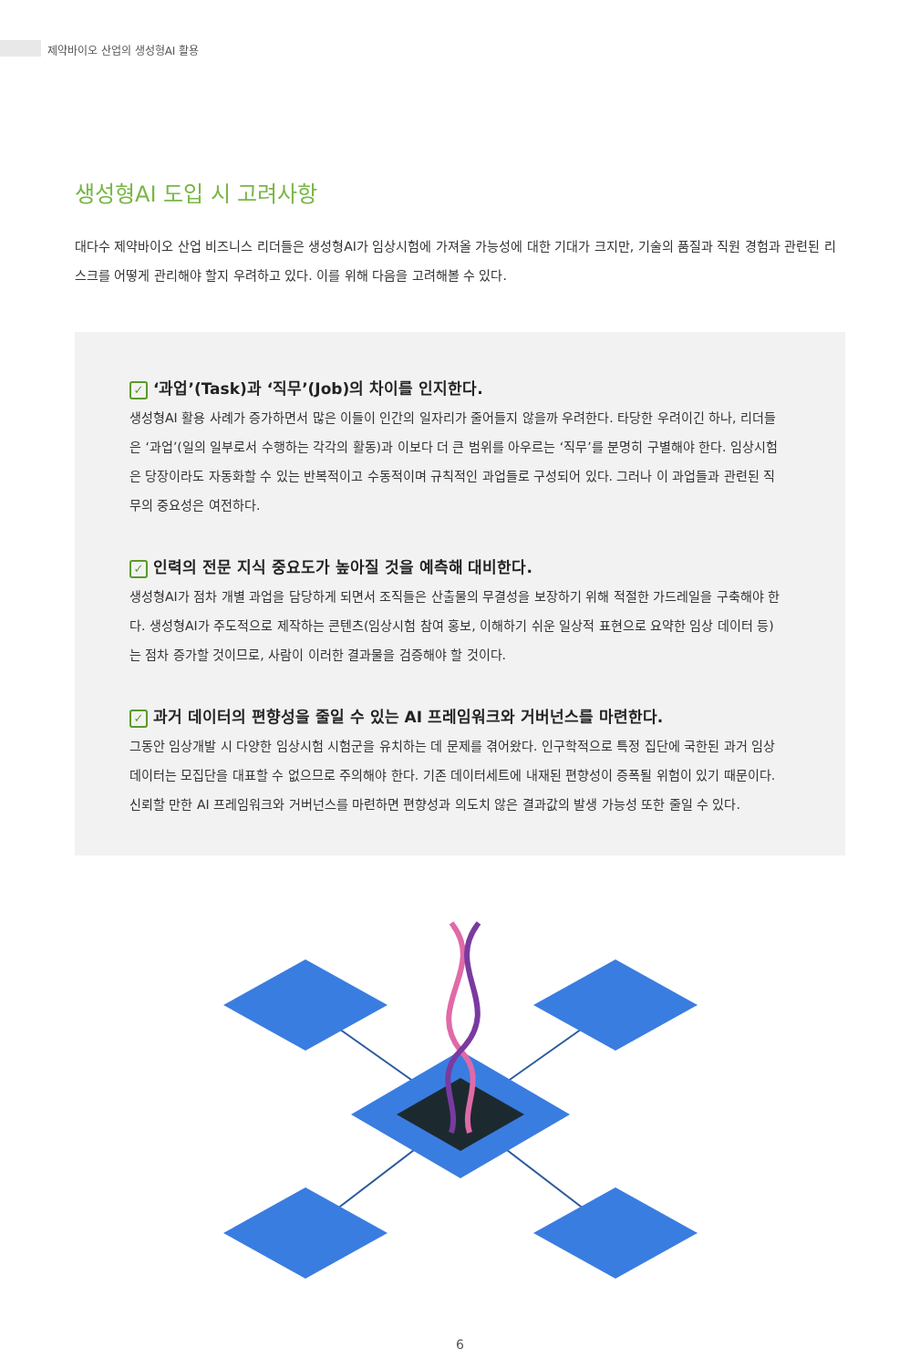제약바이오 산업의 생성형AI 활용
생성형AI 도입 시 고려사항
대다수 제약바이오 산업 비즈니스 리더들은 생성형AI가 임상시험에 가져올 가능성에 대한 기대가 크지만, 기술의 품질과 직원 경험과 관련된 리스크를 어떻게 관리해야 할지 우려하고 있다. 이를 위해 다음을 고려해볼 수 있다.
✓ ‘과업’(Task)과 ‘직무’(Job)의 차이를 인지한다.
생성형AI 활용 사례가 증가하면서 많은 이들이 인간의 일자리가 줄어들지 않을까 우려한다. 타당한 우려이긴 하나, 리더들은 ‘과업’(일의 일부로서 수행하는 각각의 활동)과 이보다 더 큰 범위를 아우르는 ‘직무’를 분명히 구별해야 한다. 임상시험은 당장이라도 자동화할 수 있는 반복적이고 수동적이며 규칙적인 과업들로 구성되어 있다. 그러나 이 과업들과 관련된 직무의 중요성은 여전하다.
✓ 인력의 전문 지식 중요도가 높아질 것을 예측해 대비한다.
생성형AI가 점차 개별 과업을 담당하게 되면서 조직들은 산출물의 무결성을 보장하기 위해 적절한 가드레일을 구축해야 한다. 생성형AI가 주도적으로 제작하는 콘텐츠(임상시험 참여 홍보, 이해하기 쉬운 일상적 표현으로 요약한 임상 데이터 등)는 점차 증가할 것이므로, 사람이 이러한 결과물을 검증해야 할 것이다.
✓ 과거 데이터의 편향성을 줄일 수 있는 AI 프레임워크와 거버넌스를 마련한다.
그동안 임상개발 시 다양한 임상시험 시험군을 유치하는 데 문제를 겪어왔다. 인구학적으로 특정 집단에 국한된 과거 임상 데이터는 모집단을 대표할 수 없으므로 주의해야 한다. 기존 데이터세트에 내재된 편향성이 증폭될 위험이 있기 때문이다. 신뢰할 만한 AI 프레임워크와 거버넌스를 마련하면 편향성과 의도치 않은 결과값의 발생 가능성 또한 줄일 수 있다.
6